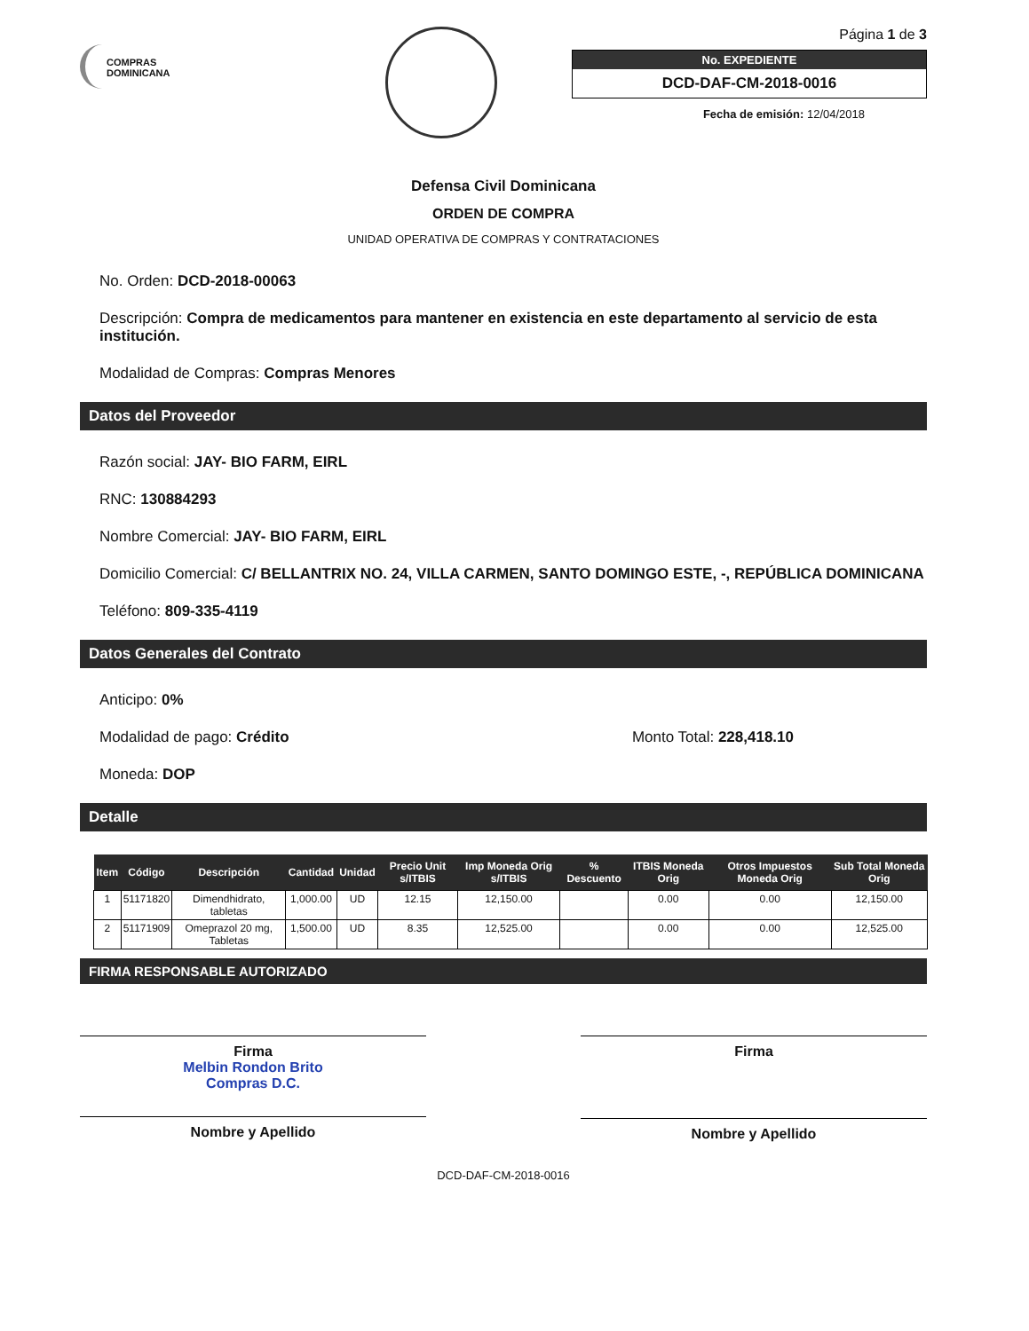COMPRAS
DOMINICANA
Página 1 de 3
No. EXPEDIENTE
DCD-DAF-CM-2018-0016
Fecha de emisión: 12/04/2018
Defensa Civil Dominicana
ORDEN DE COMPRA
UNIDAD OPERATIVA DE COMPRAS Y CONTRATACIONES
No. Orden: DCD-2018-00063
Descripción: Compra de medicamentos para mantener en existencia en este departamento al servicio de esta institución.
Modalidad de Compras: Compras Menores
Datos del Proveedor
Razón social: JAY- BIO FARM, EIRL
RNC: 130884293
Nombre Comercial: JAY- BIO FARM, EIRL
Domicilio Comercial: C/ BELLANTRIX NO. 24, VILLA CARMEN, SANTO DOMINGO ESTE, -, REPÚBLICA DOMINICANA
Teléfono: 809-335-4119
Datos Generales del Contrato
Anticipo: 0%
Modalidad de pago: Crédito Monto Total: 228,418.10
Moneda: DOP
Detalle
| Item | Código | Descripción | Cantidad | Unidad | Precio Unit s/ITBIS | Imp Moneda Orig s/ITBIS | % Descuento | ITBIS Moneda Orig | Otros Impuestos Moneda Orig | Sub Total Moneda Orig |
| --- | --- | --- | --- | --- | --- | --- | --- | --- | --- | --- |
| 1 | 51171820 | Dimendhidrato, tabletas | 1,000.00 | UD | 12.15 | 12,150.00 | | 0.00 | 0.00 | 12,150.00 |
| 2 | 51171909 | Omeprazol 20 mg, Tabletas | 1,500.00 | UD | 8.35 | 12,525.00 | | 0.00 | 0.00 | 12,525.00 |
FIRMA RESPONSABLE AUTORIZADO
Firma
Melbin Rondon Brito
Compras D.C.
Nombre y Apellido
Firma
Nombre y Apellido
DCD-DAF-CM-2018-0016